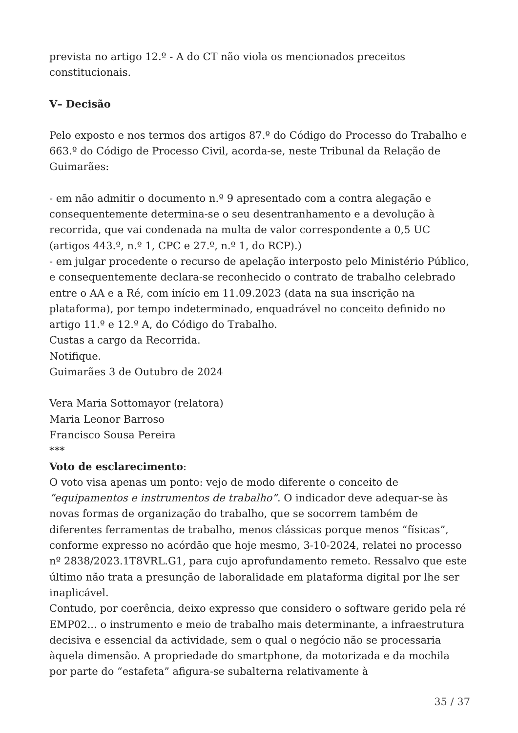prevista no artigo 12.º - A do CT não viola os mencionados preceitos constitucionais.
V– Decisão
Pelo exposto e nos termos dos artigos 87.º do Código do Processo do Trabalho e 663.º do Código de Processo Civil, acorda-se, neste Tribunal da Relação de Guimarães:
- em não admitir o documento n.º 9 apresentado com a contra alegação e consequentemente determina-se o seu desentranhamento e a devolução à recorrida, que vai condenada na multa de valor correspondente a 0,5 UC (artigos 443.º, n.º 1, CPC e 27.º, n.º 1, do RCP).)
- em julgar procedente o recurso de apelação interposto pelo Ministério Público, e consequentemente declara-se reconhecido o contrato de trabalho celebrado entre o AA e a Ré, com início em 11.09.2023 (data na sua inscrição na plataforma), por tempo indeterminado, enquadrável no conceito definido no artigo 11.º e 12.º A, do Código do Trabalho.
Custas a cargo da Recorrida.
Notifique.
Guimarães 3 de Outubro de 2024
Vera Maria Sottomayor (relatora)
Maria Leonor Barroso
Francisco Sousa Pereira
***
Voto de esclarecimento:
O voto visa apenas um ponto: vejo de modo diferente o conceito de “equipamentos e instrumentos de trabalho”. O indicador deve adequar-se às novas formas de organização do trabalho, que se socorrem também de diferentes ferramentas de trabalho, menos clássicas porque menos “físicas”, conforme expresso no acórdão que hoje mesmo, 3-10-2024, relatei no processo nº 2838/2023.1T8VRL.G1, para cujo aprofundamento remeto. Ressalvo que este último não trata a presunção de laboralidade em plataforma digital por lhe ser inaplicável.
Contudo, por coerência, deixo expresso que considero o software gerido pela ré EMP02... o instrumento e meio de trabalho mais determinante, a infraestrutura decisiva e essencial da actividade, sem o qual o negócio não se processaria àquela dimensão. A propriedade do smartphone, da motorizada e da mochila por parte do “estafeta” afigura-se subalterna relativamente à
35 / 37